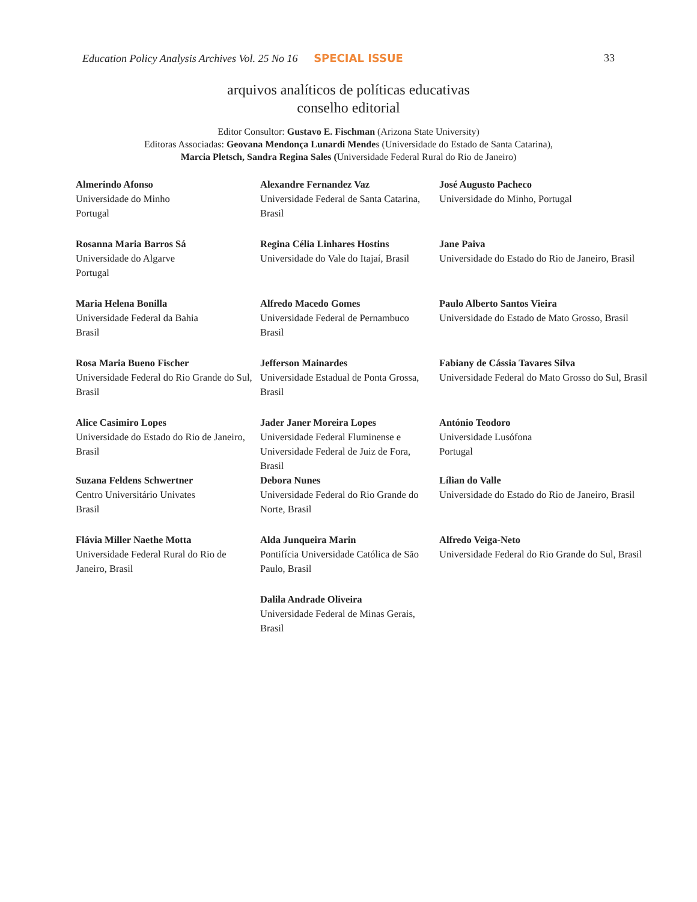Education Policy Analysis Archives Vol. 25 No 16 SPECIAL ISSUE 33
arquivos analíticos de políticas educativas
conselho editorial
Editor Consultor: Gustavo E. Fischman (Arizona State University)
Editoras Associadas: Geovana Mendonça Lunardi Mendes (Universidade do Estado de Santa Catarina),
Marcia Pletsch, Sandra Regina Sales (Universidade Federal Rural do Rio de Janeiro)
| Almerindo Afonso Universidade do Minho Portugal | Alexandre Fernandez Vaz Universidade Federal de Santa Catarina, Brasil | José Augusto Pacheco Universidade do Minho, Portugal |
| Rosanna Maria Barros Sá Universidade do Algarve Portugal | Regina Célia Linhares Hostins Universidade do Vale do Itajaí, Brasil | Jane Paiva Universidade do Estado do Rio de Janeiro, Brasil |
| Maria Helena Bonilla Universidade Federal da Bahia Brasil | Alfredo Macedo Gomes Universidade Federal de Pernambuco Brasil | Paulo Alberto Santos Vieira Universidade do Estado de Mato Grosso, Brasil |
| Rosa Maria Bueno Fischer Universidade Federal do Rio Grande do Sul, Brasil | Jefferson Mainardes Universidade Estadual de Ponta Grossa, Brasil | Fabiany de Cássia Tavares Silva Universidade Federal do Mato Grosso do Sul, Brasil |
| Alice Casimiro Lopes Universidade do Estado do Rio de Janeiro, Brasil | Jader Janer Moreira Lopes Universidade Federal Fluminense e Universidade Federal de Juiz de Fora, Brasil | António Teodoro Universidade Lusófona Portugal |
| Suzana Feldens Schwertner Centro Universitário Univates Brasil | Debora Nunes Universidade Federal do Rio Grande do Norte, Brasil | Lílian do Valle Universidade do Estado do Rio de Janeiro, Brasil |
| Flávia Miller Naethe Motta Universidade Federal Rural do Rio de Janeiro, Brasil | Alda Junqueira Marin Pontifícia Universidade Católica de São Paulo, Brasil | Alfredo Veiga-Neto Universidade Federal do Rio Grande do Sul, Brasil |
| | Dalila Andrade Oliveira Universidade Federal de Minas Gerais, Brasil | |